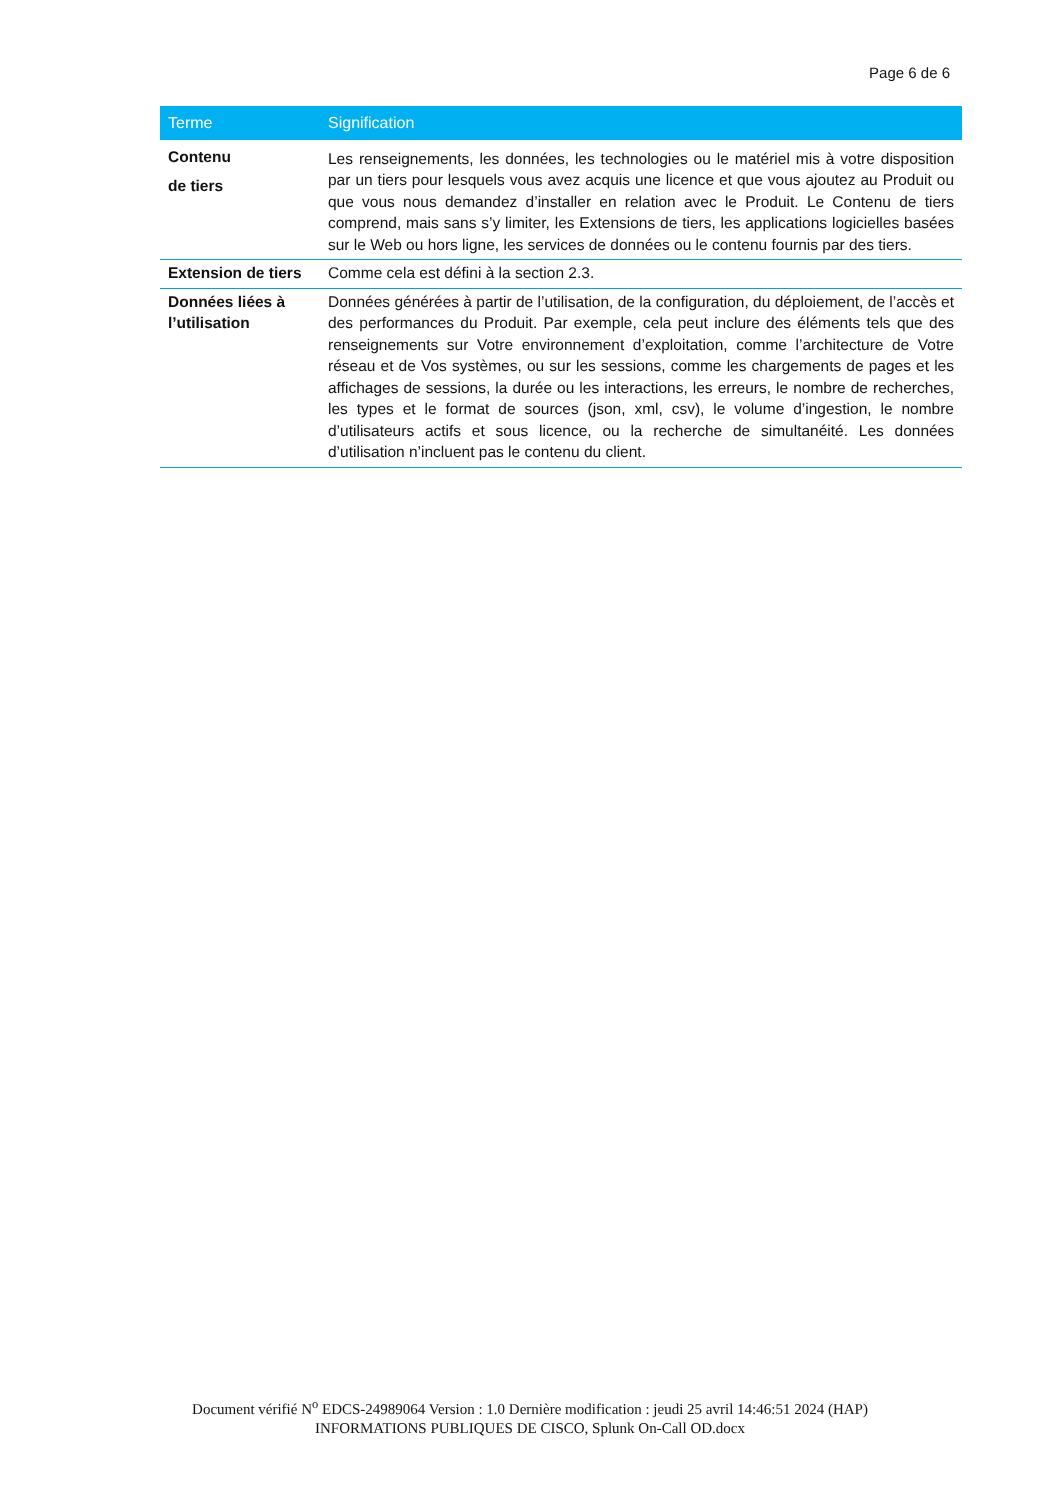Page 6 de 6
| Terme | Signification |
| --- | --- |
| Contenu de tiers | Les renseignements, les données, les technologies ou le matériel mis à votre disposition par un tiers pour lesquels vous avez acquis une licence et que vous ajoutez au Produit ou que vous nous demandez d’installer en relation avec le Produit. Le Contenu de tiers comprend, mais sans s’y limiter, les Extensions de tiers, les applications logicielles basées sur le Web ou hors ligne, les services de données ou le contenu fournis par des tiers. |
| Extension de tiers | Comme cela est défini à la section 2.3. |
| Données liées à l’utilisation | Données générées à partir de l’utilisation, de la configuration, du déploiement, de l’accès et des performances du Produit. Par exemple, cela peut inclure des éléments tels que des renseignements sur Votre environnement d’exploitation, comme l’architecture de Votre réseau et de Vos systèmes, ou sur les sessions, comme les chargements de pages et les affichages de sessions, la durée ou les interactions, les erreurs, le nombre de recherches, les types et le format de sources (json, xml, csv), le volume d’ingestion, le nombre d’utilisateurs actifs et sous licence, ou la recherche de simultanéité. Les données d’utilisation n’incluent pas le contenu du client. |
Document vérifié N<sup>o</sup> EDCS-24989064 Version : 1.0 Dernière modification : jeudi 25 avril 14:46:51 2024 (HAP)
INFORMATIONS PUBLIQUES DE CISCO, Splunk On-Call OD.docx